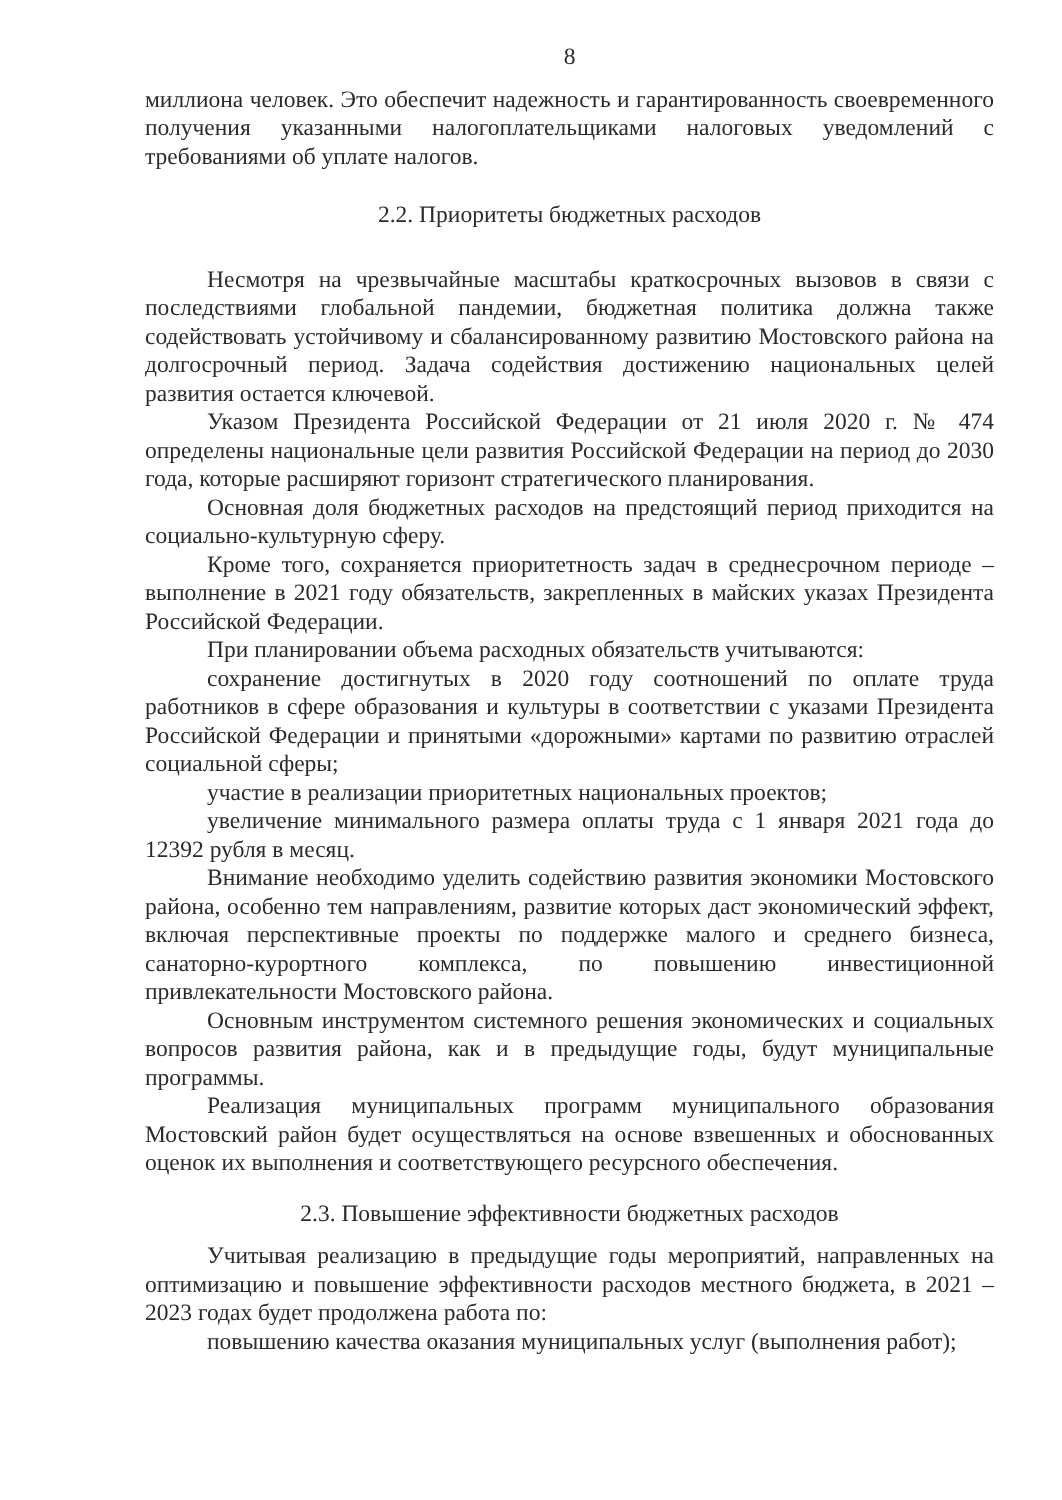8
миллиона человек. Это обеспечит надежность и гарантированность своевременного получения указанными налогоплательщиками налоговых уведомлений с требованиями об уплате налогов.
2.2. Приоритеты бюджетных расходов
Несмотря на чрезвычайные масштабы краткосрочных вызовов в связи с последствиями глобальной пандемии, бюджетная политика должна также содействовать устойчивому и сбалансированному развитию Мостовского района на долгосрочный период. Задача содействия достижению национальных целей развития остается ключевой.
Указом Президента Российской Федерации от 21 июля 2020 г. № 474 определены национальные цели развития Российской Федерации на период до 2030 года, которые расширяют горизонт стратегического планирования.
Основная доля бюджетных расходов на предстоящий период приходится на социально-культурную сферу.
Кроме того, сохраняется приоритетность задач в среднесрочном периоде – выполнение в 2021 году обязательств, закрепленных в майских указах Президента Российской Федерации.
При планировании объема расходных обязательств учитываются:
сохранение достигнутых в 2020 году соотношений по оплате труда работников в сфере образования и культуры в соответствии с указами Президента Российской Федерации и принятыми «дорожными» картами по развитию отраслей социальной сферы;
участие в реализации приоритетных национальных проектов;
увеличение минимального размера оплаты труда с 1 января 2021 года до 12392 рубля в месяц.
Внимание необходимо уделить содействию развития экономики Мостовского района, особенно тем направлениям, развитие которых даст экономический эффект, включая перспективные проекты по поддержке малого и среднего бизнеса, санаторно-курортного комплекса, по повышению инвестиционной привлекательности Мостовского района.
Основным инструментом системного решения экономических и социальных вопросов развития района, как и в предыдущие годы, будут муниципальные программы.
Реализация муниципальных программ муниципального образования Мостовский район будет осуществляться на основе взвешенных и обоснованных оценок их выполнения и соответствующего ресурсного обеспечения.
2.3. Повышение эффективности бюджетных расходов
Учитывая реализацию в предыдущие годы мероприятий, направленных на оптимизацию и повышение эффективности расходов местного бюджета, в 2021 – 2023 годах будет продолжена работа по:
повышению качества оказания муниципальных услуг (выполнения работ);